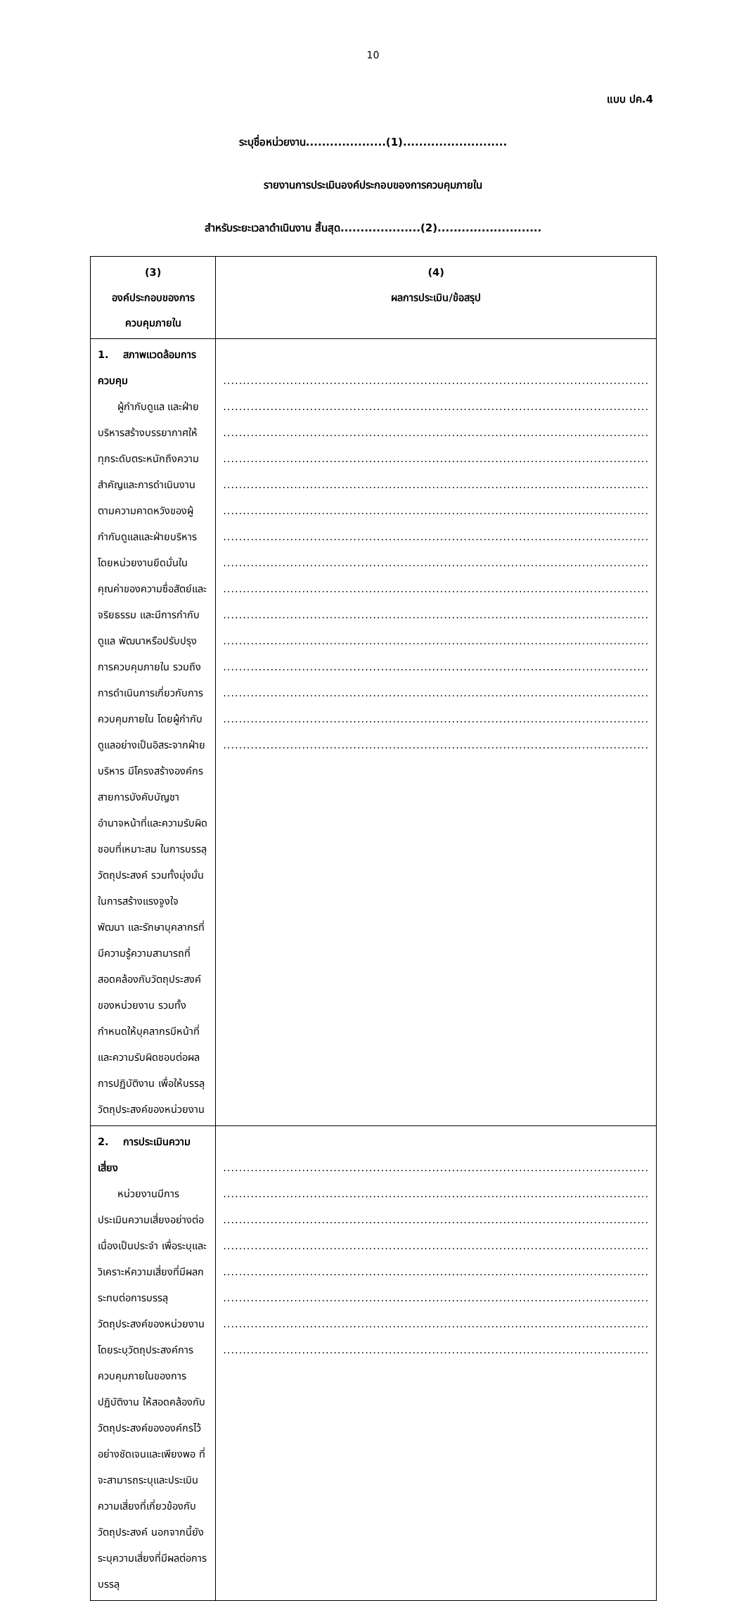10
แบบ ปค.4
ระบุชื่อหน่วยงาน....................(1)..........................
รายงานการประเมินองค์ประกอบของการควบคุมภายใน
สำหรับระยะเวลาดำเนินงาน สิ้นสุด....................(2)..........................
| (3) องค์ประกอบของการควบคุมภายใน | (4) ผลการประเมิน/ข้อสรุป |
| --- | --- |
| 1. สภาพแวดล้อมการควบคุม ผู้กำกับดูแล และฝ่ายบริหารสร้างบรรยากาศให้ทุกระดับตระหนักถึงความสำคัญและการดำเนินงานตามความคาดหวังของผู้กำกับดูแลและฝ่ายบริหาร โดยหน่วยงานยึดมั่นในคุณค่าของความซื่อสัตย์และจริยธรรม และมีการกำกับดูแล พัฒนาหรือปรับปรุงการควบคุมภายใน รวมถึงการดำเนินการเกี่ยวกับการควบคุมภายใน โดยผู้กำกับดูแลอย่างเป็นอิสระจากฝ่ายบริหาร มีโครงสร้างองค์กร สายการบังคับบัญชา อำนาจหน้าที่และความรับผิดชอบที่เหมาะสม ในการบรรลุวัตถุประสงค์ รวมทั้งมุ่งมั่นในการสร้างแรงจูงใจ พัฒนา และรักษาบุคลากรที่มีความรู้ความสามารถที่สอดคล้องกับวัตถุประสงค์ของหน่วยงาน รวมทั้งกำหนดให้บุคลากรมีหน้าที่และความรับผิดชอบต่อผลการปฏิบัติงาน เพื่อให้บรรลุวัตถุประสงค์ของหน่วยงาน | ............................................................................................................ ............................................................................................................ ............................................................................................................ ............................................................................................................ ............................................................................................................ ............................................................................................................ ............................................................................................................ ............................................................................................................ ............................................................................................................ ............................................................................................................ ............................................................................................................ ............................................................................................................ ............................................................................................................ ............................................................................................................ ............................................................................................................ |
| 2. การประเมินความเสี่ยง หน่วยงานมีการประเมินความเสี่ยงอย่างต่อเนื่องเป็นประจำ เพื่อระบุและวิเคราะห์ความเสี่ยงที่มีผลกระทบต่อการบรรลุวัตถุประสงค์ของหน่วยงาน โดยระบุวัตถุประสงค์การควบคุมภายในของการปฏิบัติงาน ให้สอดคล้องกับวัตถุประสงค์ขององค์กรไว้อย่างชัดเจนและเพียงพอ ที่จะสามารถระบุและประเมินความเสี่ยงที่เกี่ยวข้องกับวัตถุประสงค์ นอกจากนี้ยังระบุความเสี่ยงที่มีผลต่อการบรรลุ | ............................................................................................................ ............................................................................................................ ............................................................................................................ ............................................................................................................ ............................................................................................................ ............................................................................................................ ............................................................................................................ ............................................................................................................ |